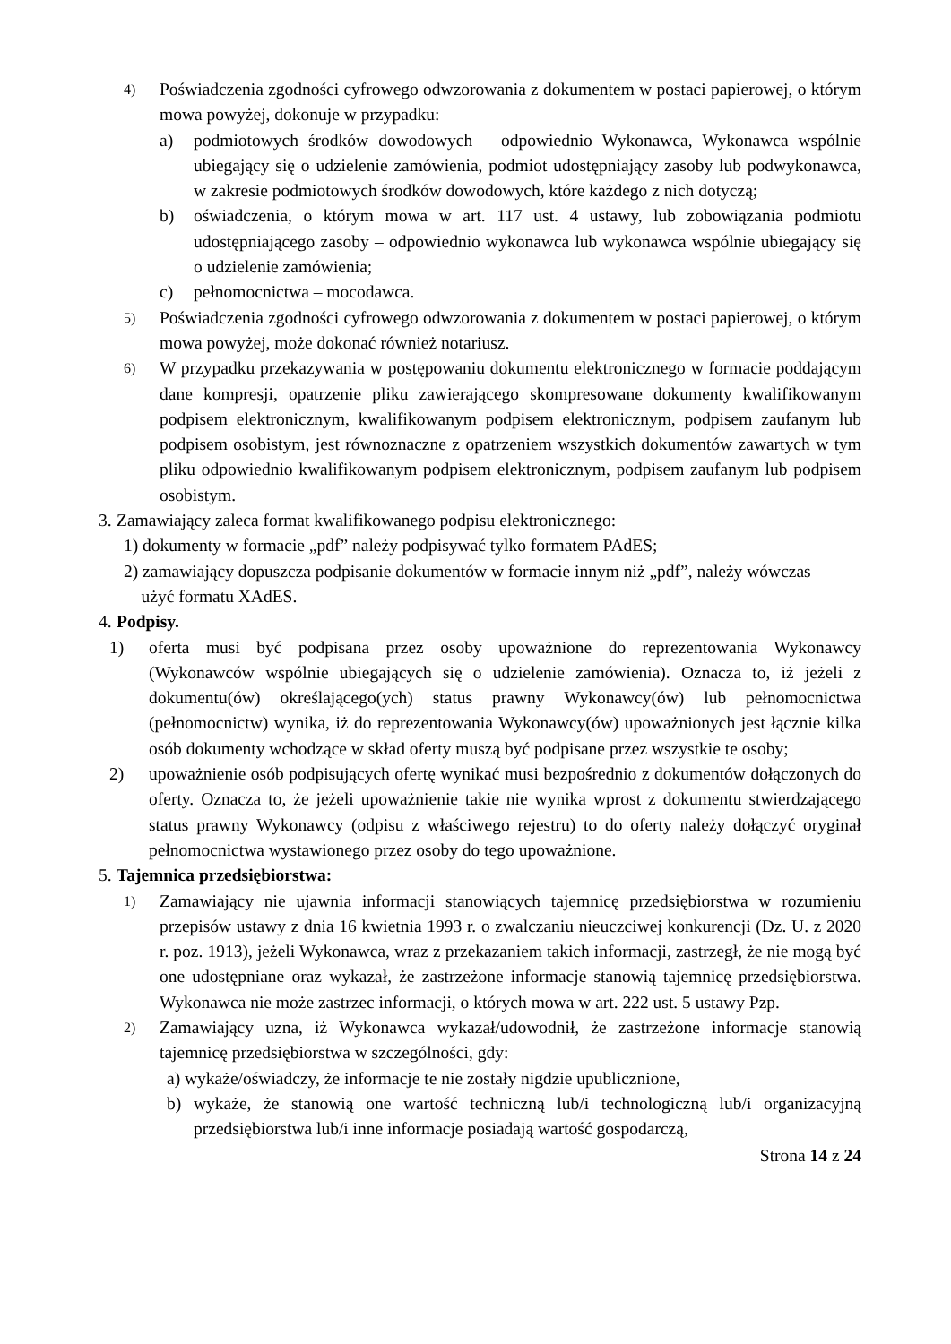4) Poświadczenia zgodności cyfrowego odwzorowania z dokumentem w postaci papierowej, o którym mowa powyżej, dokonuje w przypadku:
a) podmiotowych środków dowodowych – odpowiednio Wykonawca, Wykonawca wspólnie ubiegający się o udzielenie zamówienia, podmiot udostępniający zasoby lub podwykonawca, w zakresie podmiotowych środków dowodowych, które każdego z nich dotyczą;
b) oświadczenia, o którym mowa w art. 117 ust. 4 ustawy, lub zobowiązania podmiotu udostępniającego zasoby – odpowiednio wykonawca lub wykonawca wspólnie ubiegający się o udzielenie zamówienia;
c) pełnomocnictwa – mocodawca.
5) Poświadczenia zgodności cyfrowego odwzorowania z dokumentem w postaci papierowej, o którym mowa powyżej, może dokonać również notariusz.
6) W przypadku przekazywania w postępowaniu dokumentu elektronicznego w formacie poddającym dane kompresji, opatrzenie pliku zawierającego skompresowane dokumenty kwalifikowanym podpisem elektronicznym, kwalifikowanym podpisem elektronicznym, podpisem zaufanym lub podpisem osobistym, jest równoznaczne z opatrzeniem wszystkich dokumentów zawartych w tym pliku odpowiednio kwalifikowanym podpisem elektronicznym, podpisem zaufanym lub podpisem osobistym.
3. Zamawiający zaleca format kwalifikowanego podpisu elektronicznego:
1) dokumenty w formacie „pdf” należy podpisywać tylko formatem PAdES;
2) zamawiający dopuszcza podpisanie dokumentów w formacie innym niż „pdf”, należy wówczas
użyć formatu XAdES.
4. Podpisy.
1) oferta musi być podpisana przez osoby upoważnione do reprezentowania Wykonawcy (Wykonawców wspólnie ubiegających się o udzielenie zamówienia). Oznacza to, iż jeżeli z dokumentu(ów) określającego(ych) status prawny Wykonawcy(ów) lub pełnomocnictwa (pełnomocnictw) wynika, iż do reprezentowania Wykonawcy(ów) upoważnionych jest łącznie kilka osób dokumenty wchodzące w skład oferty muszą być podpisane przez wszystkie te osoby;
2) upoważnienie osób podpisujących ofertę wynikać musi bezpośrednio z dokumentów dołączonych do oferty. Oznacza to, że jeżeli upoważnienie takie nie wynika wprost z dokumentu stwierdzającego status prawny Wykonawcy (odpisu z właściwego rejestru) to do oferty należy dołączyć oryginał pełnomocnictwa wystawionego przez osoby do tego upoważnione.
5. Tajemnica przedsiębiorstwa:
1) Zamawiający nie ujawnia informacji stanowiących tajemnicę przedsiębiorstwa w rozumieniu przepisów ustawy z dnia 16 kwietnia 1993 r. o zwalczaniu nieuczciwej konkurencji (Dz. U. z 2020 r. poz. 1913), jeżeli Wykonawca, wraz z przekazaniem takich informacji, zastrzegł, że nie mogą być one udostępniane oraz wykazał, że zastrzeżone informacje stanowią tajemnicę przedsiębiorstwa. Wykonawca nie może zastrzec informacji, o których mowa w art. 222 ust. 5 ustawy Pzp.
2) Zamawiający uzna, iż Wykonawca wykazał/udowodnił, że zastrzeżone informacje stanowią tajemnicę przedsiębiorstwa w szczególności, gdy:
a) wykaże/oświadczy, że informacje te nie zostały nigdzie upublicznione,
b) wykaże, że stanowią one wartość techniczną lub/i technologiczną lub/i organizacyjną przedsiębiorstwa lub/i inne informacje posiadają wartość gospodarczą,
Strona 14 z 24